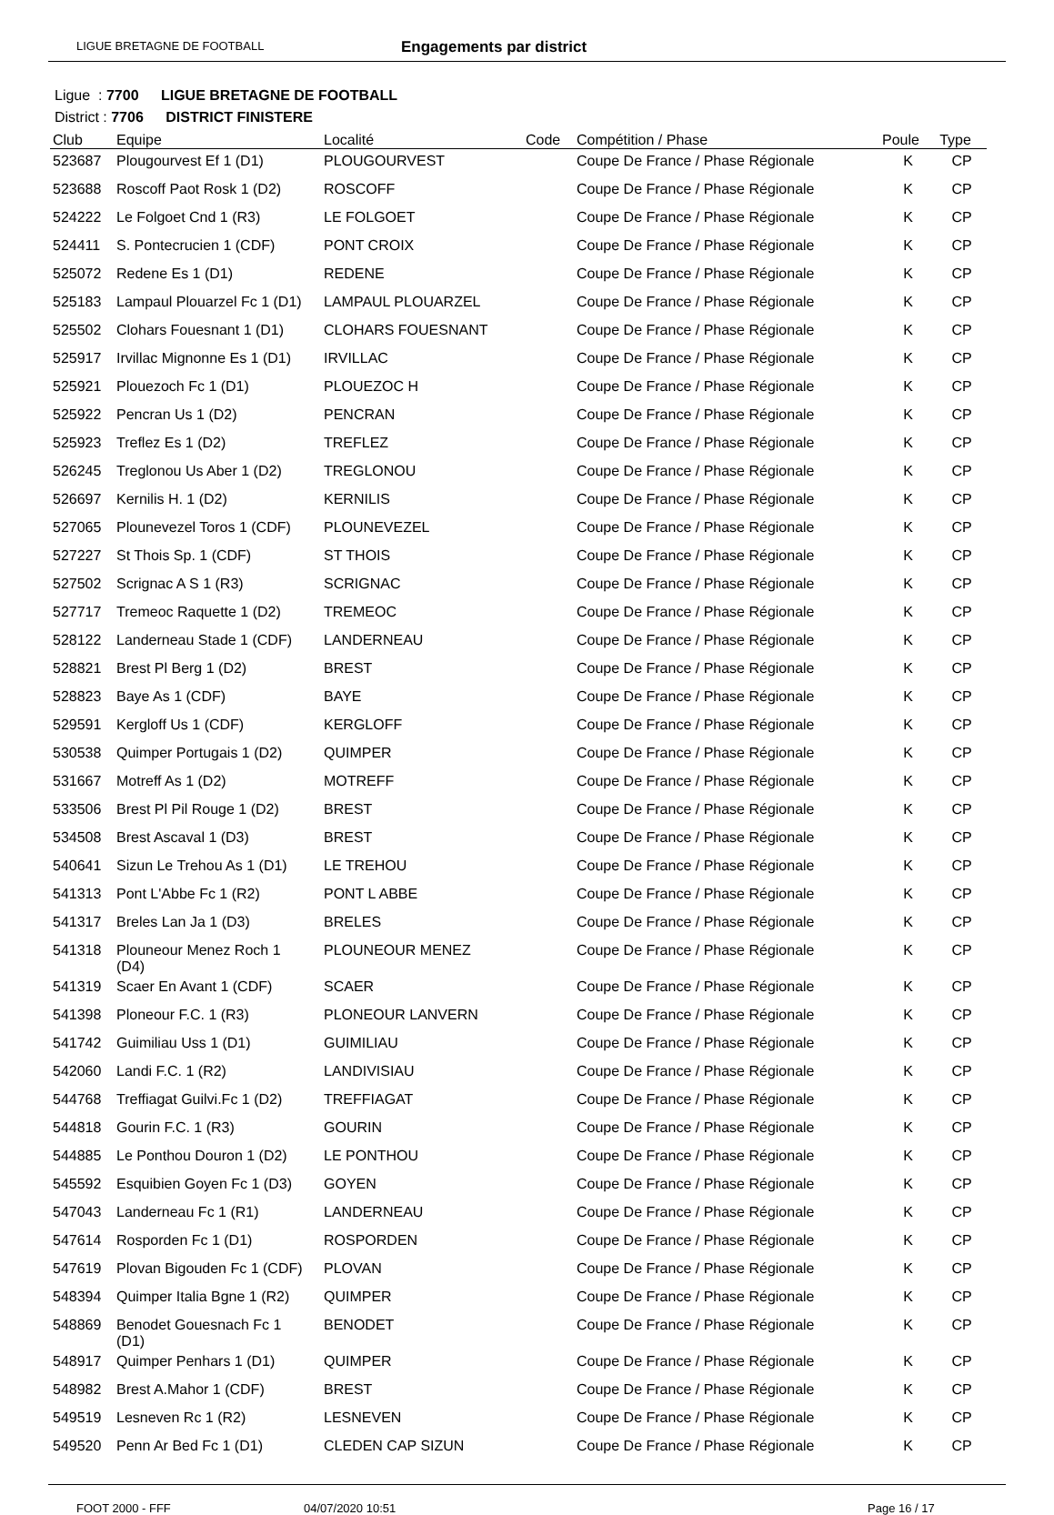LIGUE BRETAGNE DE FOOTBALL Engagements par district
Ligue : 7700 LIGUE BRETAGNE DE FOOTBALL
District : 7706 DISTRICT FINISTERE
| Club | Equipe | Localité | Code | Compétition / Phase | Poule | Type |
| --- | --- | --- | --- | --- | --- | --- |
| 523687 | Plougourvest Ef 1 (D1) | PLOUGOURVEST | | Coupe De France / Phase Régionale | K | CP |
| 523688 | Roscoff Paot Rosk 1 (D2) | ROSCOFF | | Coupe De France / Phase Régionale | K | CP |
| 524222 | Le Folgoet Cnd 1 (R3) | LE FOLGOET | | Coupe De France / Phase Régionale | K | CP |
| 524411 | S. Pontecrucien 1 (CDF) | PONT CROIX | | Coupe De France / Phase Régionale | K | CP |
| 525072 | Redene Es 1 (D1) | REDENE | | Coupe De France / Phase Régionale | K | CP |
| 525183 | Lampaul Plouarzel Fc 1 (D1) | LAMPAUL PLOUARZEL | | Coupe De France / Phase Régionale | K | CP |
| 525502 | Clohars Fouesnant 1 (D1) | CLOHARS FOUESNANT | | Coupe De France / Phase Régionale | K | CP |
| 525917 | Irvillac Mignonne Es 1 (D1) | IRVILLAC | | Coupe De France / Phase Régionale | K | CP |
| 525921 | Plouezoch Fc 1 (D1) | PLOUEZOC H | | Coupe De France / Phase Régionale | K | CP |
| 525922 | Pencran Us 1 (D2) | PENCRAN | | Coupe De France / Phase Régionale | K | CP |
| 525923 | Treflez Es 1 (D2) | TREFLEZ | | Coupe De France / Phase Régionale | K | CP |
| 526245 | Treglonou Us Aber 1 (D2) | TREGLONOU | | Coupe De France / Phase Régionale | K | CP |
| 526697 | Kernilis H. 1 (D2) | KERNILIS | | Coupe De France / Phase Régionale | K | CP |
| 527065 | Plounevezel Toros 1 (CDF) | PLOUNEVEZEL | | Coupe De France / Phase Régionale | K | CP |
| 527227 | St Thois Sp. 1 (CDF) | ST THOIS | | Coupe De France / Phase Régionale | K | CP |
| 527502 | Scrignac A S 1 (R3) | SCRIGNAC | | Coupe De France / Phase Régionale | K | CP |
| 527717 | Tremeoc Raquette 1 (D2) | TREMEOC | | Coupe De France / Phase Régionale | K | CP |
| 528122 | Landerneau Stade 1 (CDF) | LANDERNEAU | | Coupe De France / Phase Régionale | K | CP |
| 528821 | Brest Pl Berg 1 (D2) | BREST | | Coupe De France / Phase Régionale | K | CP |
| 528823 | Baye As 1 (CDF) | BAYE | | Coupe De France / Phase Régionale | K | CP |
| 529591 | Kergloff Us 1 (CDF) | KERGLOFF | | Coupe De France / Phase Régionale | K | CP |
| 530538 | Quimper Portugais 1 (D2) | QUIMPER | | Coupe De France / Phase Régionale | K | CP |
| 531667 | Motreff As 1 (D2) | MOTREFF | | Coupe De France / Phase Régionale | K | CP |
| 533506 | Brest Pl Pil Rouge 1 (D2) | BREST | | Coupe De France / Phase Régionale | K | CP |
| 534508 | Brest Ascaval 1 (D3) | BREST | | Coupe De France / Phase Régionale | K | CP |
| 540641 | Sizun Le Trehou As 1 (D1) | LE TREHOU | | Coupe De France / Phase Régionale | K | CP |
| 541313 | Pont L'Abbe Fc 1 (R2) | PONT L ABBE | | Coupe De France / Phase Régionale | K | CP |
| 541317 | Breles Lan Ja 1 (D3) | BRELES | | Coupe De France / Phase Régionale | K | CP |
| 541318 | Plouneour Menez Roch 1 (D4) | PLOUNEOUR MENEZ | | Coupe De France / Phase Régionale | K | CP |
| 541319 | Scaer En Avant 1 (CDF) | SCAER | | Coupe De France / Phase Régionale | K | CP |
| 541398 | Ploneour F.C. 1 (R3) | PLONEOUR LANVERN | | Coupe De France / Phase Régionale | K | CP |
| 541742 | Guimiliau Uss 1 (D1) | GUIMILIAU | | Coupe De France / Phase Régionale | K | CP |
| 542060 | Landi F.C. 1 (R2) | LANDIVISIAU | | Coupe De France / Phase Régionale | K | CP |
| 544768 | Treffiagat Guilvi.Fc 1 (D2) | TREFFIAGAT | | Coupe De France / Phase Régionale | K | CP |
| 544818 | Gourin F.C. 1 (R3) | GOURIN | | Coupe De France / Phase Régionale | K | CP |
| 544885 | Le Ponthou Douron 1 (D2) | LE PONTHOU | | Coupe De France / Phase Régionale | K | CP |
| 545592 | Esquibien Goyen Fc 1 (D3) | GOYEN | | Coupe De France / Phase Régionale | K | CP |
| 547043 | Landerneau Fc 1 (R1) | LANDERNEAU | | Coupe De France / Phase Régionale | K | CP |
| 547614 | Rosporden Fc 1 (D1) | ROSPORDEN | | Coupe De France / Phase Régionale | K | CP |
| 547619 | Plovan Bigouden Fc 1 (CDF) | PLOVAN | | Coupe De France / Phase Régionale | K | CP |
| 548394 | Quimper Italia Bgne 1 (R2) | QUIMPER | | Coupe De France / Phase Régionale | K | CP |
| 548869 | Benodet Gouesnach Fc 1 (D1) | BENODET | | Coupe De France / Phase Régionale | K | CP |
| 548917 | Quimper Penhars 1 (D1) | QUIMPER | | Coupe De France / Phase Régionale | K | CP |
| 548982 | Brest A.Mahor 1 (CDF) | BREST | | Coupe De France / Phase Régionale | K | CP |
| 549519 | Lesneven Rc 1 (R2) | LESNEVEN | | Coupe De France / Phase Régionale | K | CP |
| 549520 | Penn Ar Bed Fc 1 (D1) | CLEDEN CAP SIZUN | | Coupe De France / Phase Régionale | K | CP |
FOOT 2000 - FFF 04/07/2020 10:51 Page 16 / 17